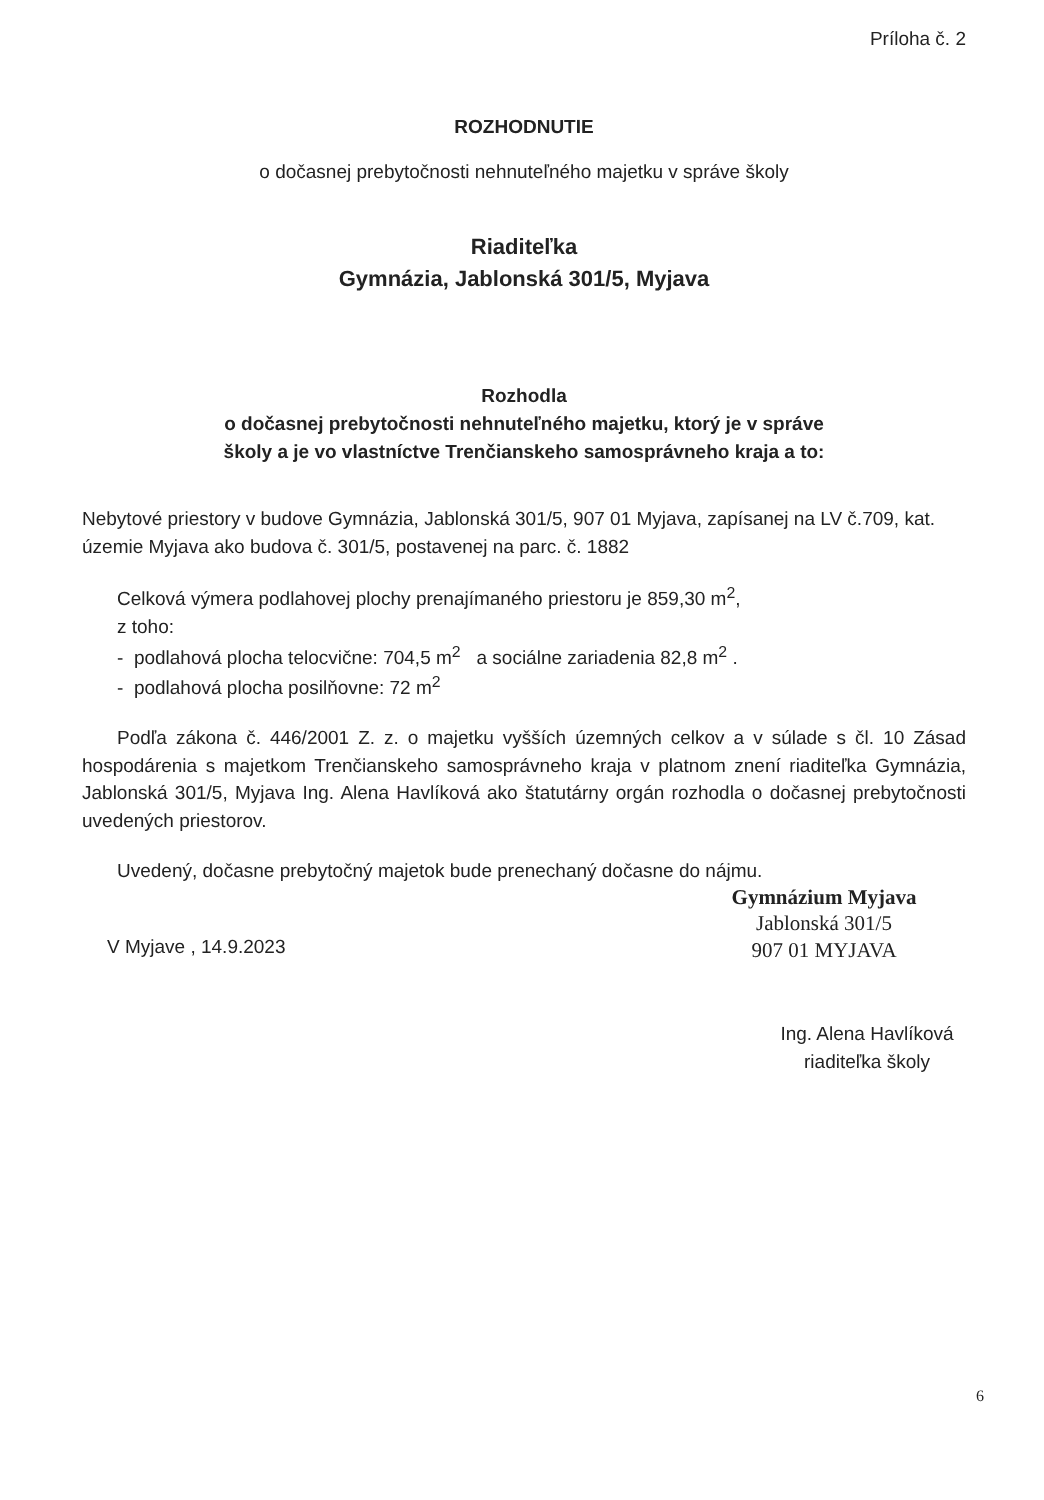Príloha č. 2
ROZHODNUTIE
o dočasnej prebytočnosti nehnuteľného majetku v správe školy
Riaditeľka
Gymnázia, Jablonská 301/5, Myjava
Rozhodla
o dočasnej prebytočnosti nehnuteľného majetku, ktorý je v správe
školy a je vo vlastníctve Trenčianskeho samosprávneho kraja a to:
Nebytové priestory v budove Gymnázia, Jablonská 301/5, 907 01 Myjava, zapísanej na LV č.709, kat. územie Myjava ako budova č. 301/5, postavenej na parc. č. 1882
Celková výmera podlahovej plochy prenajímaného priestoru je 859,30 m<sup>2</sup>,
z toho:
- podlahová plocha telocvične: 704,5 m<sup>2</sup> a sociálne zariadenia 82,8 m<sup>2</sup> .
- podlahová plocha posilňovne: 72 m<sup>2</sup>
Podľa zákona č. 446/2001 Z. z. o majetku vyšších územných celkov a v súlade s čl. 10 Zásad hospodárenia s majetkom Trenčianskeho samosprávneho kraja v platnom znení riaditeľka Gymnázia, Jablonská 301/5, Myjava Ing. Alena Havlíková ako štatutárny orgán rozhodla o dočasnej prebytočnosti uvedených priestorov.
Uvedený, dočasne prebytočný majetok bude prenechaný dočasne do nájmu.
Gymnázium Myjava
Jablonská 301/5
907 01 MYJAVA
V Myjave , 14.9.2023
Ing. Alena Havlíková
riaditeľka školy
6